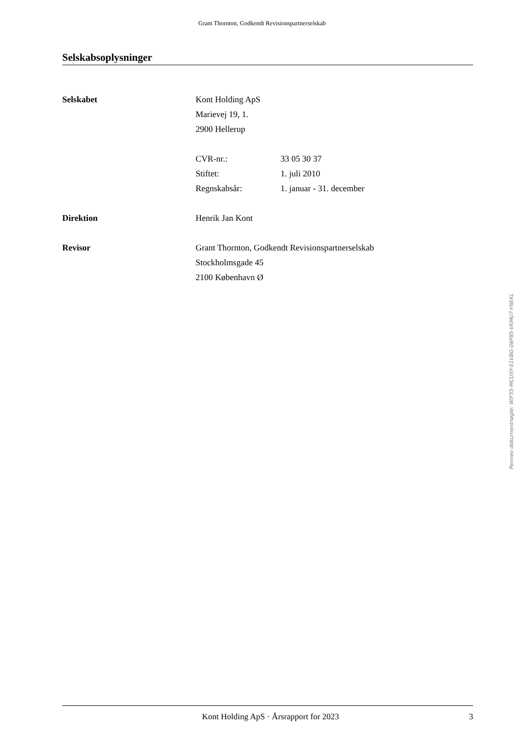Grant Thornton, Godkendt Revisionspartnerselskab
Selskabsoplysninger
Selskabet Kont Holding ApS
Marievej 19, 1.
2900 Hellerup
CVR-nr.: 33 05 30 37
Stiftet: 1. juli 2010
Regnskabsår: 1. januar - 31. december
Direktion Henrik Jan Kont
Revisor Grant Thornton, Godkendt Revisionspartnerselskab
Stockholmsgade 45
2100 København Ø
Penneo dokumentnøgle: WIF55-MCUSY-S1VBG-06P85-VKMU7-YNEKL
Kont Holding ApS · Årsrapport for 2023
3